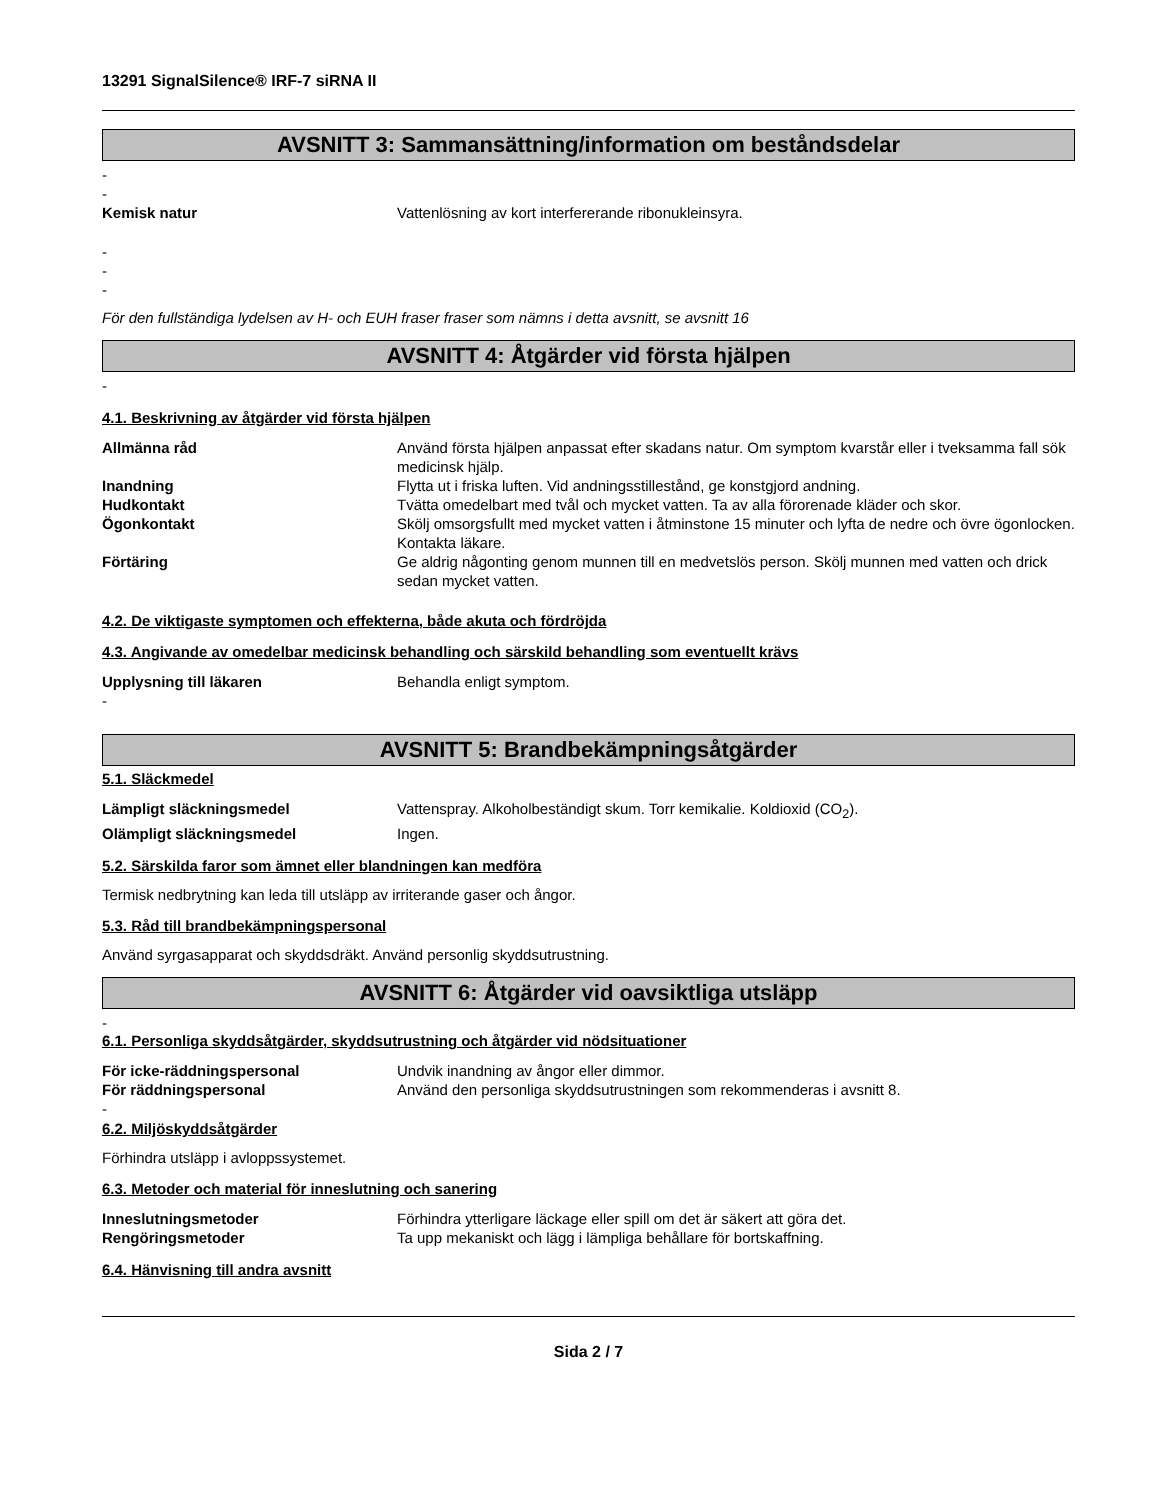13291 SignalSilence® IRF-7 siRNA II
AVSNITT 3: Sammansättning/information om beståndsdelar
-
-
Kemisk natur Vattenlösning av kort interfererande ribonukleinsyra.
-
-
-
För den fullständiga lydelsen av H- och EUH fraser fraser som nämns i detta avsnitt, se avsnitt 16
AVSNITT 4: Åtgärder vid första hjälpen
-
4.1. Beskrivning av åtgärder vid första hjälpen
Allmänna råd Använd första hjälpen anpassat efter skadans natur. Om symptom kvarstår eller i tveksamma fall sök medicinsk hjälp.
Inandning Flytta ut i friska luften. Vid andningsstillestånd, ge konstgjord andning.
Hudkontakt Tvätta omedelbart med tvål och mycket vatten. Ta av alla förorenade kläder och skor.
Ögonkontakt Skölj omsorgsfullt med mycket vatten i åtminstone 15 minuter och lyfta de nedre och övre ögonlocken. Kontakta läkare.
Förtäring Ge aldrig någonting genom munnen till en medvetslös person. Skölj munnen med vatten och drick sedan mycket vatten.
4.2. De viktigaste symptomen och effekterna, både akuta och fördröjda
4.3. Angivande av omedelbar medicinsk behandling och särskild behandling som eventuellt krävs
Upplysning till läkaren Behandla enligt symptom.
-
AVSNITT 5: Brandbekämpningsåtgärder
5.1. Släckmedel
Lämpligt släckningsmedel Vattenspray. Alkoholbeständigt skum. Torr kemikalie. Koldioxid (CO<sub>2</sub>).
Olämpligt släckningsmedel Ingen.
5.2. Särskilda faror som ämnet eller blandningen kan medföra
Termisk nedbrytning kan leda till utsläpp av irriterande gaser och ångor.
5.3. Råd till brandbekämpningspersonal
Använd syrgasapparat och skyddsdräkt. Använd personlig skyddsutrustning.
AVSNITT 6: Åtgärder vid oavsiktliga utsläpp
-
6.1. Personliga skyddsåtgärder, skyddsutrustning och åtgärder vid nödsituationer
För icke-räddningspersonal Undvik inandning av ångor eller dimmor.
För räddningspersonal Använd den personliga skyddsutrustningen som rekommenderas i avsnitt 8.
-
6.2. Miljöskyddsåtgärder
Förhindra utsläpp i avloppssystemet.
6.3. Metoder och material för inneslutning och sanering
Inneslutningsmetoder Förhindra ytterligare läckage eller spill om det är säkert att göra det.
Rengöringsmetoder Ta upp mekaniskt och lägg i lämpliga behållare för bortskaffning.
6.4. Hänvisning till andra avsnitt
Sida 2 / 7